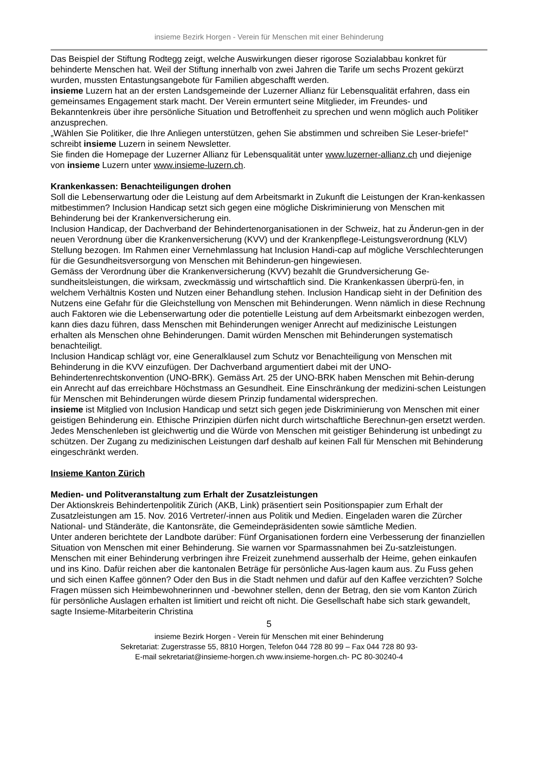insieme Bezirk Horgen - Verein für Menschen mit einer Behinderung
Das Beispiel der Stiftung Rodtegg zeigt, welche Auswirkungen dieser rigorose Sozialabbau konkret für behinderte Menschen hat. Weil der Stiftung innerhalb von zwei Jahren die Tarife um sechs Prozent gekürzt wurden, mussten Entastungsangebote für Familien abgeschafft werden.
insieme Luzern hat an der ersten Landsgemeinde der Luzerner Allianz für Lebensqualität erfahren, dass ein gemeinsames Engagement stark macht. Der Verein ermuntert seine Mitglieder, im Freundes- und Bekanntenkreis über ihre persönliche Situation und Betroffenheit zu sprechen und wenn möglich auch Politiker anzusprechen.
„Wählen Sie Politiker, die Ihre Anliegen unterstützen, gehen Sie abstimmen und schreiben Sie Leser-briefe!“ schreibt insieme Luzern in seinem Newsletter.
Sie finden die Homepage der Luzerner Allianz für Lebensqualität unter www.luzerner-allianz.ch und diejenige von insieme Luzern unter www.insieme-luzern.ch.
Krankenkassen: Benachteiligungen drohen
Soll die Lebenserwartung oder die Leistung auf dem Arbeitsmarkt in Zukunft die Leistungen der Kran-kenkassen mitbestimmen? Inclusion Handicap setzt sich gegen eine mögliche Diskriminierung von Menschen mit Behinderung bei der Krankenversicherung ein.
Inclusion Handicap, der Dachverband der Behindertenorganisationen in der Schweiz, hat zu Änderun-gen in der neuen Verordnung über die Krankenversicherung (KVV) und der Krankenpflege-Leistungsverordnung (KLV) Stellung bezogen. Im Rahmen einer Vernehmlassung hat Inclusion Handi-cap auf mögliche Verschlechterungen für die Gesundheitsversorgung von Menschen mit Behinderun-gen hingewiesen.
Gemäss der Verordnung über die Krankenversicherung (KVV) bezahlt die Grundversicherung Ge-sundheitsleistungen, die wirksam, zweckmässig und wirtschaftlich sind. Die Krankenkassen überprü-fen, in welchem Verhältnis Kosten und Nutzen einer Behandlung stehen. Inclusion Handicap sieht in der Definition des Nutzens eine Gefahr für die Gleichstellung von Menschen mit Behinderungen. Wenn nämlich in diese Rechnung auch Faktoren wie die Lebenserwartung oder die potentielle Leistung auf dem Arbeitsmarkt einbezogen werden, kann dies dazu führen, dass Menschen mit Behinderungen weniger Anrecht auf medizinische Leistungen erhalten als Menschen ohne Behinderungen. Damit würden Menschen mit Behinderungen systematisch benachteiligt.
Inclusion Handicap schlägt vor, eine Generalklausel zum Schutz vor Benachteiligung von Menschen mit Behinderung in die KVV einzufügen. Der Dachverband argumentiert dabei mit der UNO-Behindertenrechtskonvention (UNO-BRK). Gemäss Art. 25 der UNO-BRK haben Menschen mit Behin-derung ein Anrecht auf das erreichbare Höchstmass an Gesundheit. Eine Einschränkung der medizini-schen Leistungen für Menschen mit Behinderungen würde diesem Prinzip fundamental widersprechen.
insieme ist Mitglied von Inclusion Handicap und setzt sich gegen jede Diskriminierung von Menschen mit einer geistigen Behinderung ein. Ethische Prinzipien dürfen nicht durch wirtschaftliche Berechnun-gen ersetzt werden. Jedes Menschenleben ist gleichwertig und die Würde von Menschen mit geistiger Behinderung ist unbedingt zu schützen. Der Zugang zu medizinischen Leistungen darf deshalb auf keinen Fall für Menschen mit Behinderung eingeschränkt werden.
Insieme Kanton Zürich
Medien- und Politveranstaltung zum Erhalt der Zusatzleistungen
Der Aktionskreis Behindertenpolitik Zürich (AKB, Link) präsentiert sein Positionspapier zum Erhalt der Zusatzleistungen am 15. Nov. 2016 Vertreter/-innen aus Politik und Medien. Eingeladen waren die Zürcher National- und Ständeräte, die Kantonsräte, die Gemeindepräsidenten sowie sämtliche Medien.
Unter anderen berichtete der Landbote darüber: Fünf Organisationen fordern eine Verbesserung der finanziellen Situation von Menschen mit einer Behinderung. Sie warnen vor Sparmassnahmen bei Zu-satzleistungen. Menschen mit einer Behinderung verbringen ihre Freizeit zunehmend ausserhalb der Heime, gehen einkaufen und ins Kino. Dafür reichen aber die kantonalen Beträge für persönliche Aus-lagen kaum aus. Zu Fuss gehen und sich einen Kaffee gönnen? Oder den Bus in die Stadt nehmen und dafür auf den Kaffee verzichten? Solche Fragen müssen sich Heimbewohnerinnen und -bewohner stellen, denn der Betrag, den sie vom Kanton Zürich für persönliche Auslagen erhalten ist limitiert und reicht oft nicht. Die Gesellschaft habe sich stark gewandelt, sagte Insieme-Mitarbeiterin Christina
5
insieme Bezirk Horgen - Verein für Menschen mit einer Behinderung
Sekretariat: Zugerstrasse 55, 8810 Horgen, Telefon 044 728 80 99 – Fax 044 728 80 93-
E-mail sekretariat@insieme-horgen.ch www.insieme-horgen.ch- PC 80-30240-4